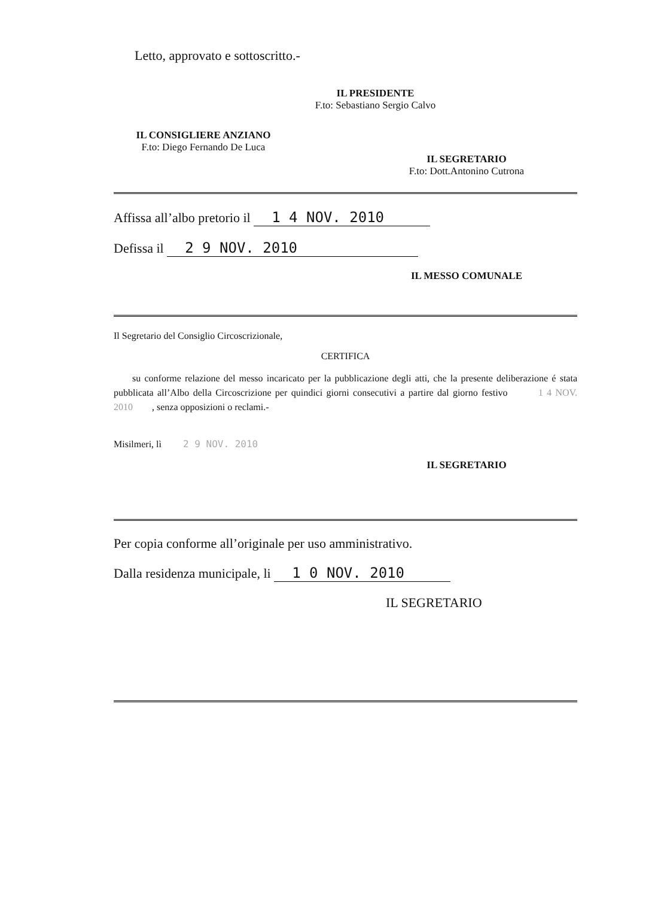Letto, approvato e sottoscritto.-
IL PRESIDENTE
F.to: Sebastiano Sergio Calvo
IL CONSIGLIERE ANZIANO
F.to: Diego Fernando De Luca
IL SEGRETARIO
F.to: Dott.Antonino Cutrona
Affissa all’albo pretorio il 1 4 NOV. 2010
Defissa il 2 9 NOV. 2010
IL MESSO COMUNALE
Il Segretario del Consiglio Circoscrizionale,
CERTIFICA
su conforme relazione del messo incaricato per la pubblicazione degli atti, che la presente deliberazione é stata pubblicata all’Albo della Circoscrizione per quindici giorni consecutivi a partire dal giorno festivo 1 4 NOV. 2010 , senza opposizioni o reclami.-
Misilmeri, lì 2 9 NOV. 2010
IL SEGRETARIO
Per copia conforme all’originale per uso amministrativo.
Dalla residenza municipale, li 1 0 NOV. 2010
IL SEGRETARIO